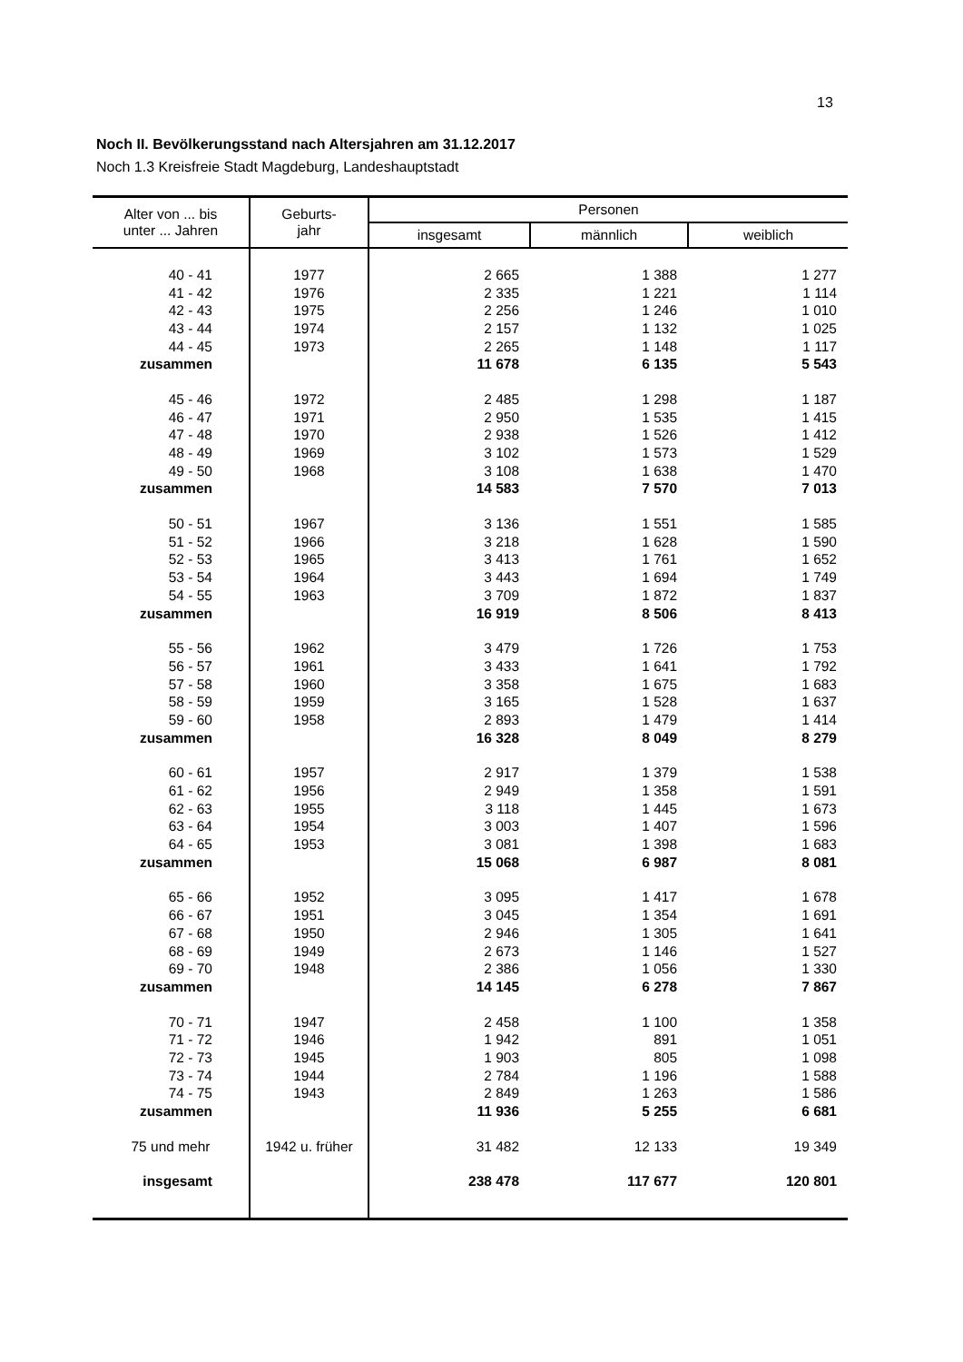13
Noch II. Bevölkerungsstand nach Altersjahren am 31.12.2017
Noch 1.3 Kreisfreie Stadt Magdeburg, Landeshauptstadt
| Alter von ... bis unter ... Jahren | Geburts- jahr | Personen | | |
| --- | --- | --- | --- | --- |
| | | insgesamt | männlich | weiblich |
| 40 - 41 | 1977 | 2 665 | 1 388 | 1 277 |
| 41 - 42 | 1976 | 2 335 | 1 221 | 1 114 |
| 42 - 43 | 1975 | 2 256 | 1 246 | 1 010 |
| 43 - 44 | 1974 | 2 157 | 1 132 | 1 025 |
| 44 - 45 | 1973 | 2 265 | 1 148 | 1 117 |
| zusammen | | 11 678 | 6 135 | 5 543 |
| 45 - 46 | 1972 | 2 485 | 1 298 | 1 187 |
| 46 - 47 | 1971 | 2 950 | 1 535 | 1 415 |
| 47 - 48 | 1970 | 2 938 | 1 526 | 1 412 |
| 48 - 49 | 1969 | 3 102 | 1 573 | 1 529 |
| 49 - 50 | 1968 | 3 108 | 1 638 | 1 470 |
| zusammen | | 14 583 | 7 570 | 7 013 |
| 50 - 51 | 1967 | 3 136 | 1 551 | 1 585 |
| 51 - 52 | 1966 | 3 218 | 1 628 | 1 590 |
| 52 - 53 | 1965 | 3 413 | 1 761 | 1 652 |
| 53 - 54 | 1964 | 3 443 | 1 694 | 1 749 |
| 54 - 55 | 1963 | 3 709 | 1 872 | 1 837 |
| zusammen | | 16 919 | 8 506 | 8 413 |
| 55 - 56 | 1962 | 3 479 | 1 726 | 1 753 |
| 56 - 57 | 1961 | 3 433 | 1 641 | 1 792 |
| 57 - 58 | 1960 | 3 358 | 1 675 | 1 683 |
| 58 - 59 | 1959 | 3 165 | 1 528 | 1 637 |
| 59 - 60 | 1958 | 2 893 | 1 479 | 1 414 |
| zusammen | | 16 328 | 8 049 | 8 279 |
| 60 - 61 | 1957 | 2 917 | 1 379 | 1 538 |
| 61 - 62 | 1956 | 2 949 | 1 358 | 1 591 |
| 62 - 63 | 1955 | 3 118 | 1 445 | 1 673 |
| 63 - 64 | 1954 | 3 003 | 1 407 | 1 596 |
| 64 - 65 | 1953 | 3 081 | 1 398 | 1 683 |
| zusammen | | 15 068 | 6 987 | 8 081 |
| 65 - 66 | 1952 | 3 095 | 1 417 | 1 678 |
| 66 - 67 | 1951 | 3 045 | 1 354 | 1 691 |
| 67 - 68 | 1950 | 2 946 | 1 305 | 1 641 |
| 68 - 69 | 1949 | 2 673 | 1 146 | 1 527 |
| 69 - 70 | 1948 | 2 386 | 1 056 | 1 330 |
| zusammen | | 14 145 | 6 278 | 7 867 |
| 70 - 71 | 1947 | 2 458 | 1 100 | 1 358 |
| 71 - 72 | 1946 | 1 942 | 891 | 1 051 |
| 72 - 73 | 1945 | 1 903 | 805 | 1 098 |
| 73 - 74 | 1944 | 2 784 | 1 196 | 1 588 |
| 74 - 75 | 1943 | 2 849 | 1 263 | 1 586 |
| zusammen | | 11 936 | 5 255 | 6 681 |
| 75 und mehr | 1942 u. früher | 31 482 | 12 133 | 19 349 |
| insgesamt | | 238 478 | 117 677 | 120 801 |